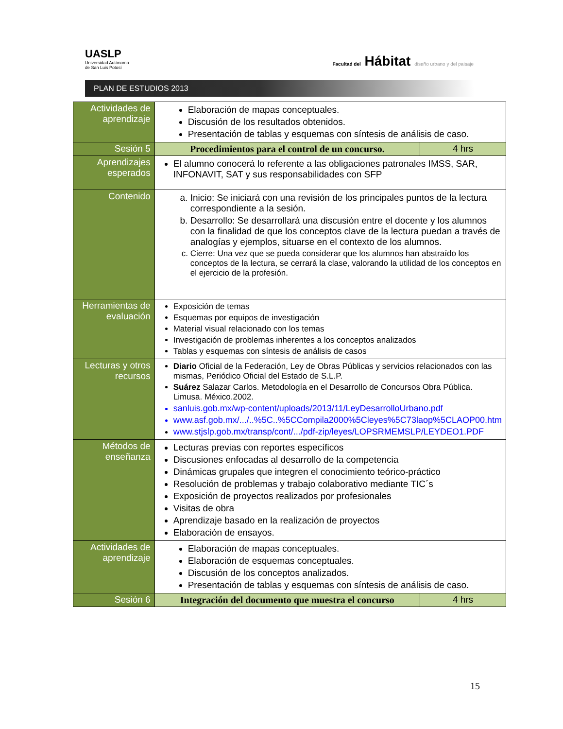UASLP
Universidad Autónoma
de San Luis Potosí
Facultad del Hábitat diseño urbano y del paisaje
PLAN DE ESTUDIOS 2013
| Actividades de aprendizaje | Elaboración de mapas conceptuales. Discusión de los resultados obtenidos. Presentación de tablas y esquemas con síntesis de análisis de caso. | |
| Sesión 5 | Procedimientos para el control de un concurso. | 4 hrs |
| Aprendizajes esperados | El alumno conocerá lo referente a las obligaciones patronales IMSS, SAR, INFONAVIT, SAT y sus responsabilidades con SFP | |
| Contenido | a. Inicio: Se iniciará con una revisión de los principales puntos de la lectura correspondiente a la sesión. b. Desarrollo: Se desarrollará una discusión entre el docente y los alumnos con la finalidad de que los conceptos clave de la lectura puedan a través de analogías y ejemplos, situarse en el contexto de los alumnos. c. Cierre: Una vez que se pueda considerar que los alumnos han abstraído los conceptos de la lectura, se cerrará la clase, valorando la utilidad de los conceptos en el ejercicio de la profesión. | |
| Herramientas de evaluación | Exposición de temas Esquemas por equipos de investigación Material visual relacionado con los temas Investigación de problemas inherentes a los conceptos analizados Tablas y esquemas con síntesis de análisis de casos | |
| Lecturas y otros recursos | Diario Oficial de la Federación, Ley de Obras Públicas y servicios relacionados con las mismas, Periódico Oficial del Estado de S.L.P. Suárez Salazar Carlos. Metodología en el Desarrollo de Concursos Obra Pública. Limusa. México.2002. sanluis.gob.mx/wp-content/uploads/2013/11/LeyDesarrolloUrbano.pdf www.asf.gob.mx/.../..%5C..%5CCompila2000%5Cleyes%5C73laop%5CLAOP00.htm www.stjslp.gob.mx/transp/cont/.../pdf-zip/leyes/LOPSRMEMSLP/LEYDEO1.PDF | |
| Métodos de enseñanza | Lecturas previas con reportes específicos Discusiones enfocadas al desarrollo de la competencia Dinámicas grupales que integren el conocimiento teórico-práctico Resolución de problemas y trabajo colaborativo mediante TIC´s Exposición de proyectos realizados por profesionales Visitas de obra Aprendizaje basado en la realización de proyectos Elaboración de ensayos. | |
| Actividades de aprendizaje | Elaboración de mapas conceptuales. Elaboración de esquemas conceptuales. Discusión de los conceptos analizados. Presentación de tablas y esquemas con síntesis de análisis de caso. | |
| Sesión 6 | Integración del documento que muestra el concurso | 4 hrs |
15